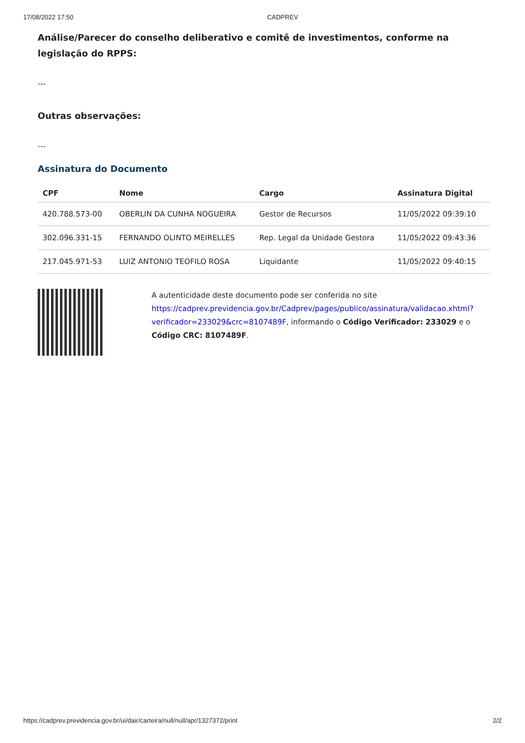17/08/2022 17:50 CADPREV
Análise/Parecer do conselho deliberativo e comitê de investimentos, conforme na legislação do RPPS:
---
Outras observações:
---
Assinatura do Documento
| CPF | Nome | Cargo | Assinatura Digital |
| --- | --- | --- | --- |
| 420.788.573-00 | OBERLIN DA CUNHA NOGUEIRA | Gestor de Recursos | 11/05/2022 09:39:10 |
| 302.096.331-15 | FERNANDO OLINTO MEIRELLES | Rep. Legal da Unidade Gestora | 11/05/2022 09:43:36 |
| 217.045.971-53 | LUIZ ANTONIO TEOFILO ROSA | Liquidante | 11/05/2022 09:40:15 |
A autenticidade deste documento pode ser conferida no site https://cadprev.previdencia.gov.br/Cadprev/pages/publico/assinatura/validacao.xhtml?verificador=233029&crc=8107489F, informando o Código Verificador: 233029 e o Código CRC: 8107489F.
https://cadprev.previdencia.gov.br/ui/dair/carteira/null/null/apr/1327372/print 2/2